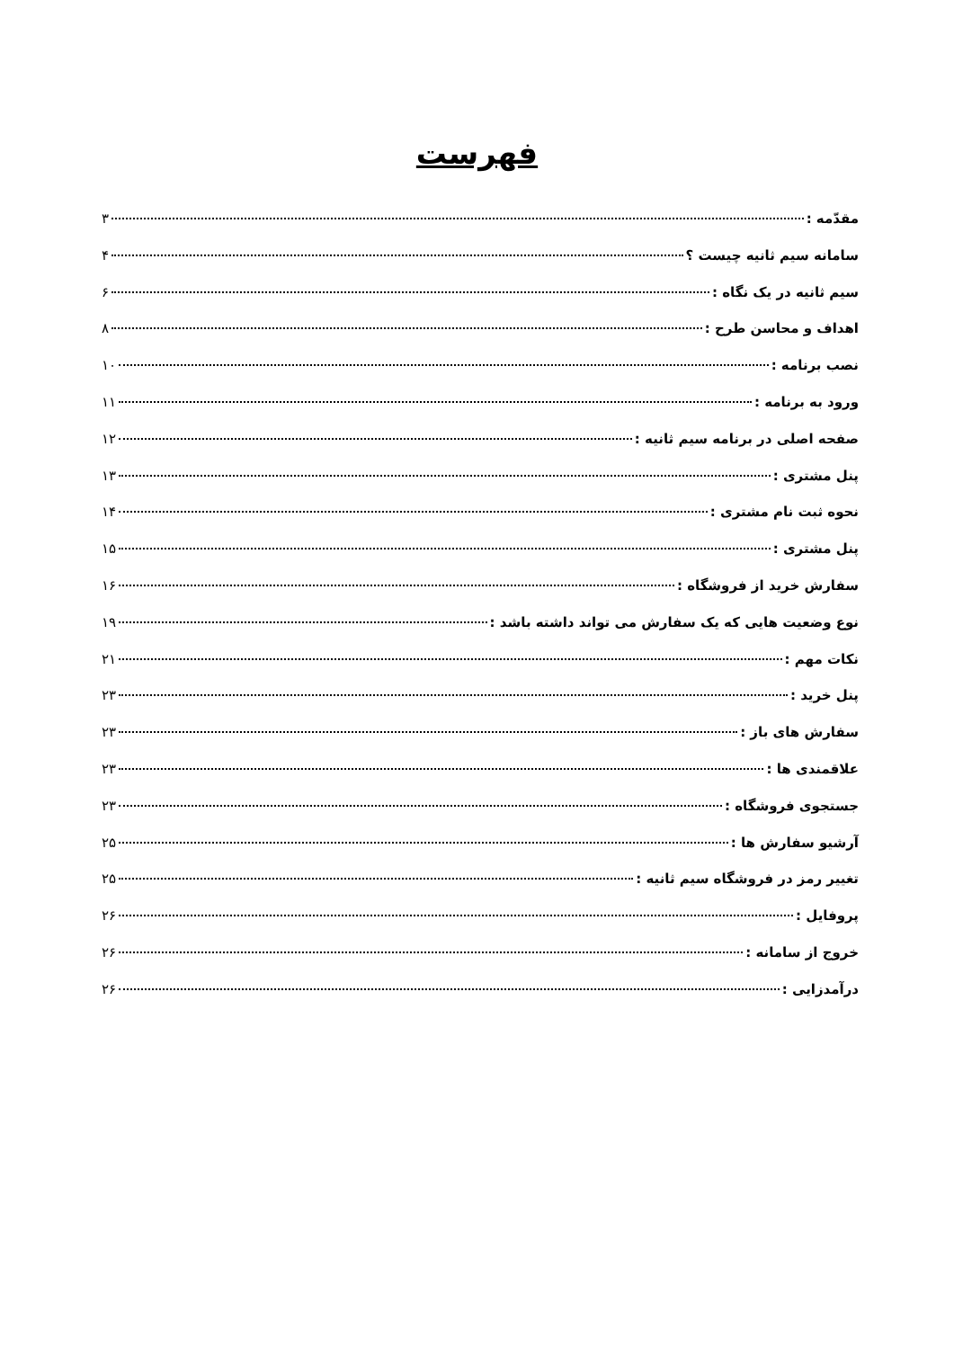فهرست
مقدّمه : ۳
سامانه سیم ثانیه چیست ؟ ۴
سیم ثانیه در یک نگاه : ۶
اهداف و محاسن طرح : ۸
نصب برنامه : ۱۰
ورود به برنامه : ۱۱
صفحه اصلی در برنامه سیم ثانیه : ۱۲
پنل مشتری : ۱۳
نحوه ثبت نام مشتری : ۱۴
پنل مشتری : ۱۵
سفارش خرید از فروشگاه : ۱۶
نوع وضعیت هایی که یک سفارش می تواند داشته باشد : ۱۹
نکات مهم : ۲۱
پنل خرید : ۲۳
سفارش های باز : ۲۳
علاقمندی ها : ۲۳
جستجوی فروشگاه : ۲۳
آرشیو سفارش ها : ۲۵
تغییر رمز در فروشگاه سیم ثانیه : ۲۵
پروفایل : ۲۶
خروج از سامانه : ۲۶
درآمدزایی : ۲۶